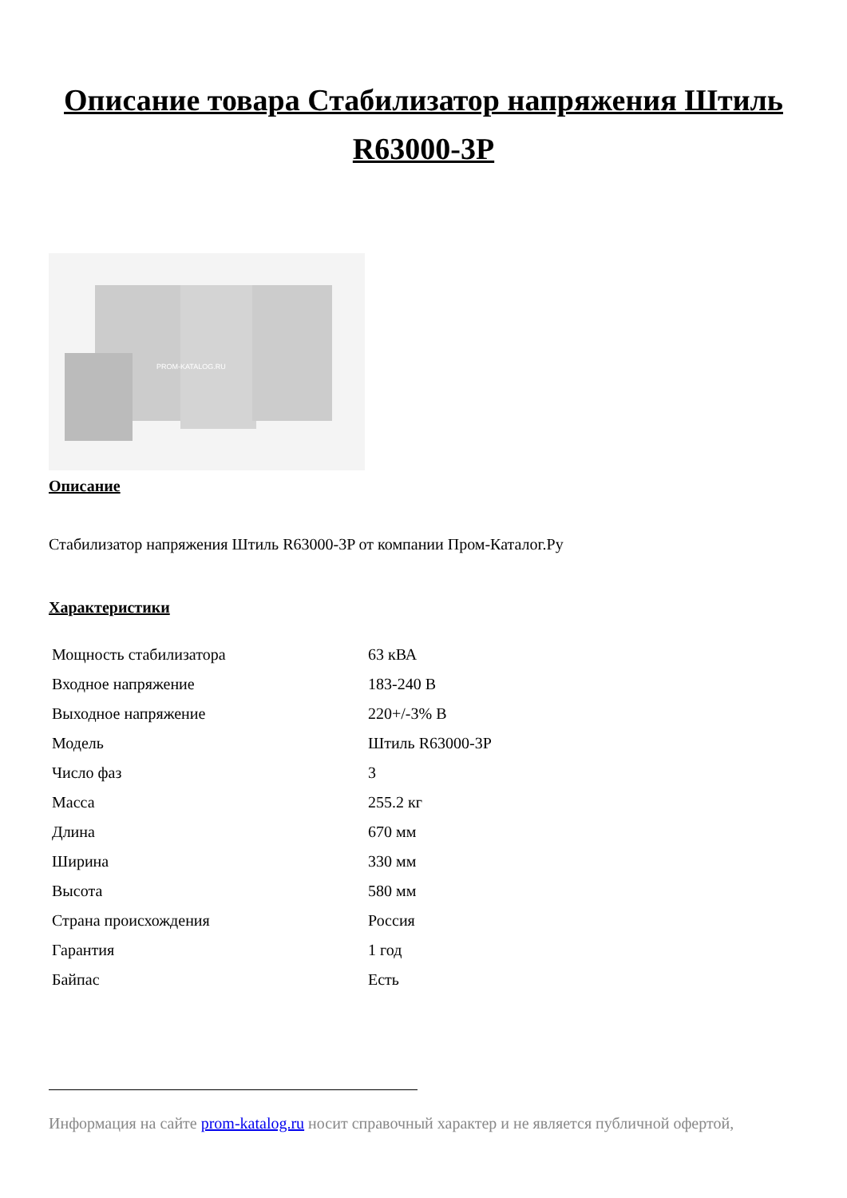Описание товара Стабилизатор напряжения Штиль R63000-3P
PROM-KATALOG.RU
Описание
Стабилизатор напряжения Штиль R63000-3P от компании Пром-Каталог.Ру
Характеристики
| Мощность стабилизатора | 63 кВА |
| Входное напряжение | 183-240 В |
| Выходное напряжение | 220+/-3% В |
| Модель | Штиль R63000-3P |
| Число фаз | 3 |
| Масса | 255.2 кг |
| Длина | 670 мм |
| Ширина | 330 мм |
| Высота | 580 мм |
| Страна происхождения | Россия |
| Гарантия | 1 год |
| Байпас | Есть |
Информация на сайте prom-katalog.ru носит справочный характер и не является публичной офертой,